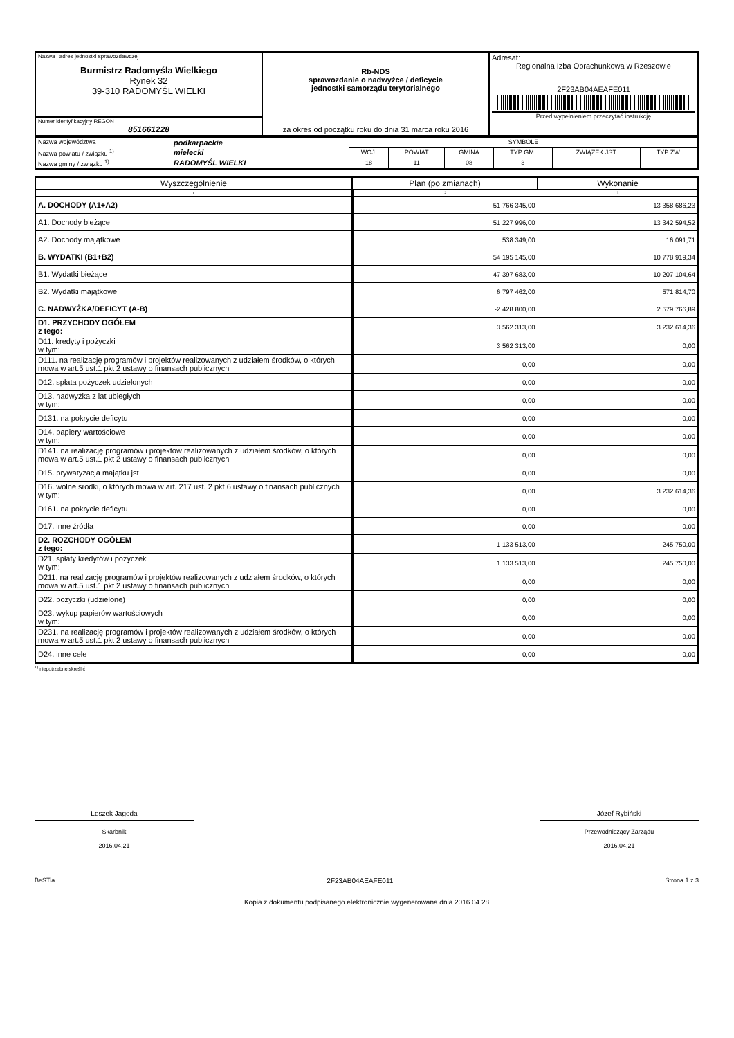| Nazwa i adres jednostki sprawozdawczej Burmistrz Radomyśla Wielkiego Rynek 32 39-310 RADOMYŚL WIELKI | Rb-NDS sprawozdanie o nadwyżce / deficycie jednostki samorządu terytorialnego za okres od początku roku do dnia 31 marca roku 2016 | Adresat: Regionalna Izba Obrachunkowa w Rzeszowie 2F23AB04AEAFE011 Przed wypełnieniem przeczytać instrukcję |
| Numer identyfikacyjny REGON 851661228 | | |
| Nazwa województwa | podkarpackie | SYMBOLE | | | | | |
| Nazwa powiatu / związku <sup>1)</sup> | mielecki | WOJ. | POWIAT | GMINA | TYP GM. | ZWIĄZEK JST | TYP ZW. |
| Nazwa gminy / związku <sup>1)</sup> | RADOMYŚL WIELKI | 18 | 11 | 08 | 3 | | |
| Wyszczególnienie | Plan (po zmianach) | Wykonanie |
| --- | --- | --- |
| 1 | 2 | 3 |
| A. DOCHODY (A1+A2) | 51 766 345,00 | 13 358 686,23 |
| A1. Dochody bieżące | 51 227 996,00 | 13 342 594,52 |
| A2. Dochody majątkowe | 538 349,00 | 16 091,71 |
| B. WYDATKI (B1+B2) | 54 195 145,00 | 10 778 919,34 |
| B1. Wydatki bieżące | 47 397 683,00 | 10 207 104,64 |
| B2. Wydatki majątkowe | 6 797 462,00 | 571 814,70 |
| C. NADWYŻKA/DEFICYT (A-B) | -2 428 800,00 | 2 579 766,89 |
| D1. PRZYCHODY OGÓŁEM z tego: | 3 562 313,00 | 3 232 614,36 |
| D11. kredyty i pożyczki w tym: | 3 562 313,00 | 0,00 |
| D111. na realizację programów i projektów realizowanych z udziałem środków, o których mowa w art.5 ust.1 pkt 2 ustawy o finansach publicznych | 0,00 | 0,00 |
| D12. spłata pożyczek udzielonych | 0,00 | 0,00 |
| D13. nadwyżka z lat ubiegłych w tym: | 0,00 | 0,00 |
| D131. na pokrycie deficytu | 0,00 | 0,00 |
| D14. papiery wartościowe w tym: | 0,00 | 0,00 |
| D141. na realizację programów i projektów realizowanych z udziałem środków, o których mowa w art.5 ust.1 pkt 2 ustawy o finansach publicznych | 0,00 | 0,00 |
| D15. prywatyzacja majątku jst | 0,00 | 0,00 |
| D16. wolne środki, o których mowa w art. 217 ust. 2 pkt 6 ustawy o finansach publicznych w tym: | 0,00 | 3 232 614,36 |
| D161. na pokrycie deficytu | 0,00 | 0,00 |
| D17. inne źródła | 0,00 | 0,00 |
| D2. ROZCHODY OGÓŁEM z tego: | 1 133 513,00 | 245 750,00 |
| D21. spłaty kredytów i pożyczek w tym: | 1 133 513,00 | 245 750,00 |
| D211. na realizację programów i projektów realizowanych z udziałem środków, o których mowa w art.5 ust.1 pkt 2 ustawy o finansach publicznych | 0,00 | 0,00 |
| D22. pożyczki (udzielone) | 0,00 | 0,00 |
| D23. wykup papierów wartościowych w tym: | 0,00 | 0,00 |
| D231. na realizację programów i projektów realizowanych z udziałem środków, o których mowa w art.5 ust.1 pkt 2 ustawy o finansach publicznych | 0,00 | 0,00 |
| D24. inne cele | 0,00 | 0,00 |
<sup>1)</sup> niepotrzebne skreślić
Leszek Jagoda
Skarbnik
2016.04.21
Józef Rybiński
Przewodniczący Zarządu
2016.04.21
BeSTia 2F23AB04AEAFE011 Strona 1 z 3
Kopia z dokumentu podpisanego elektronicznie wygenerowana dnia 2016.04.28